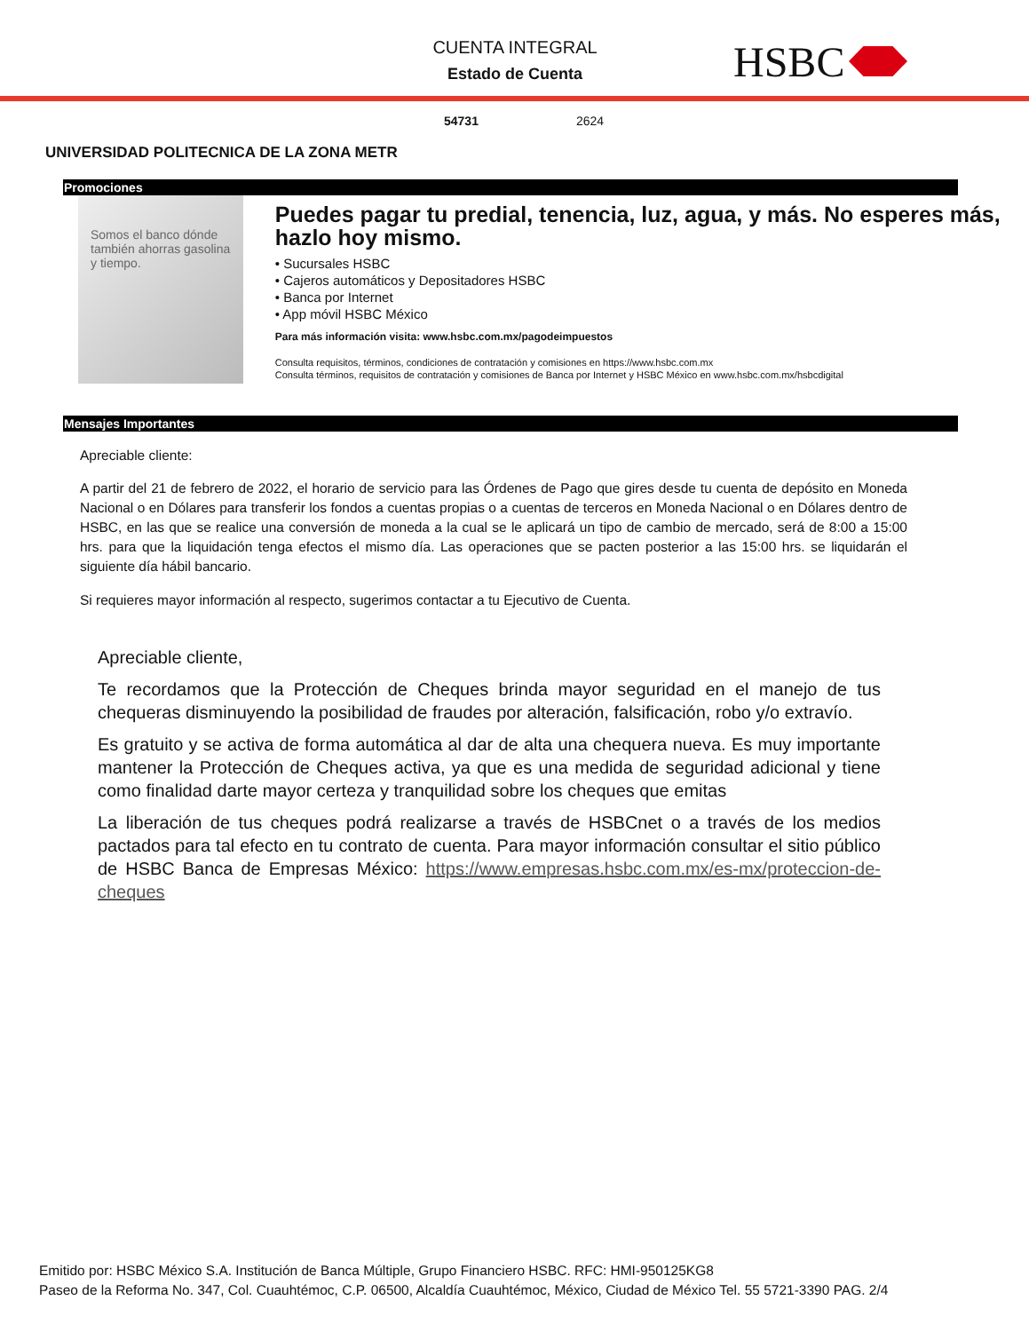CUENTA INTEGRAL
Estado de Cuenta
HSBC
54731 2624
UNIVERSIDAD POLITECNICA DE LA ZONA METR
Promociones
Somos el banco dónde también ahorras gasolina y tiempo.
Puedes pagar tu predial, tenencia, luz, agua, y más. No esperes más, hazlo hoy mismo.
• Sucursales HSBC
• Cajeros automáticos y Depositadores HSBC
• Banca por Internet
• App móvil HSBC México
Para más información visita: www.hsbc.com.mx/pagodeimpuestos
Consulta requisitos, términos, condiciones de contratación y comisiones en https://www.hsbc.com.mx
Consulta términos, requisitos de contratación y comisiones de Banca por Internet y HSBC México en www.hsbc.com.mx/hsbcdigital
Mensajes Importantes
Apreciable cliente:
A partir del 21 de febrero de 2022, el horario de servicio para las Órdenes de Pago que gires desde tu cuenta de depósito en Moneda Nacional o en Dólares para transferir los fondos a cuentas propias o a cuentas de terceros en Moneda Nacional o en Dólares dentro de HSBC, en las que se realice una conversión de moneda a la cual se le aplicará un tipo de cambio de mercado, será de 8:00 a 15:00 hrs. para que la liquidación tenga efectos el mismo día. Las operaciones que se pacten posterior a las 15:00 hrs. se liquidarán el siguiente día hábil bancario.
Si requieres mayor información al respecto, sugerimos contactar a tu Ejecutivo de Cuenta.
Apreciable cliente,
Te recordamos que la Protección de Cheques brinda mayor seguridad en el manejo de tus chequeras disminuyendo la posibilidad de fraudes por alteración, falsificación, robo y/o extravío.
Es gratuito y se activa de forma automática al dar de alta una chequera nueva. Es muy importante mantener la Protección de Cheques activa, ya que es una medida de seguridad adicional y tiene como finalidad darte mayor certeza y tranquilidad sobre los cheques que emitas
La liberación de tus cheques podrá realizarse a través de HSBCnet o a través de los medios pactados para tal efecto en tu contrato de cuenta. Para mayor información consultar el sitio público de HSBC Banca de Empresas México: https://www.empresas.hsbc.com.mx/es-mx/proteccion-de-cheques
Emitido por: HSBC México S.A. Institución de Banca Múltiple, Grupo Financiero HSBC. RFC: HMI-950125KG8
Paseo de la Reforma No. 347, Col. Cuauhtémoc, C.P. 06500, Alcaldía Cuauhtémoc, México, Ciudad de México Tel. 55 5721-3390 PAG. 2/4